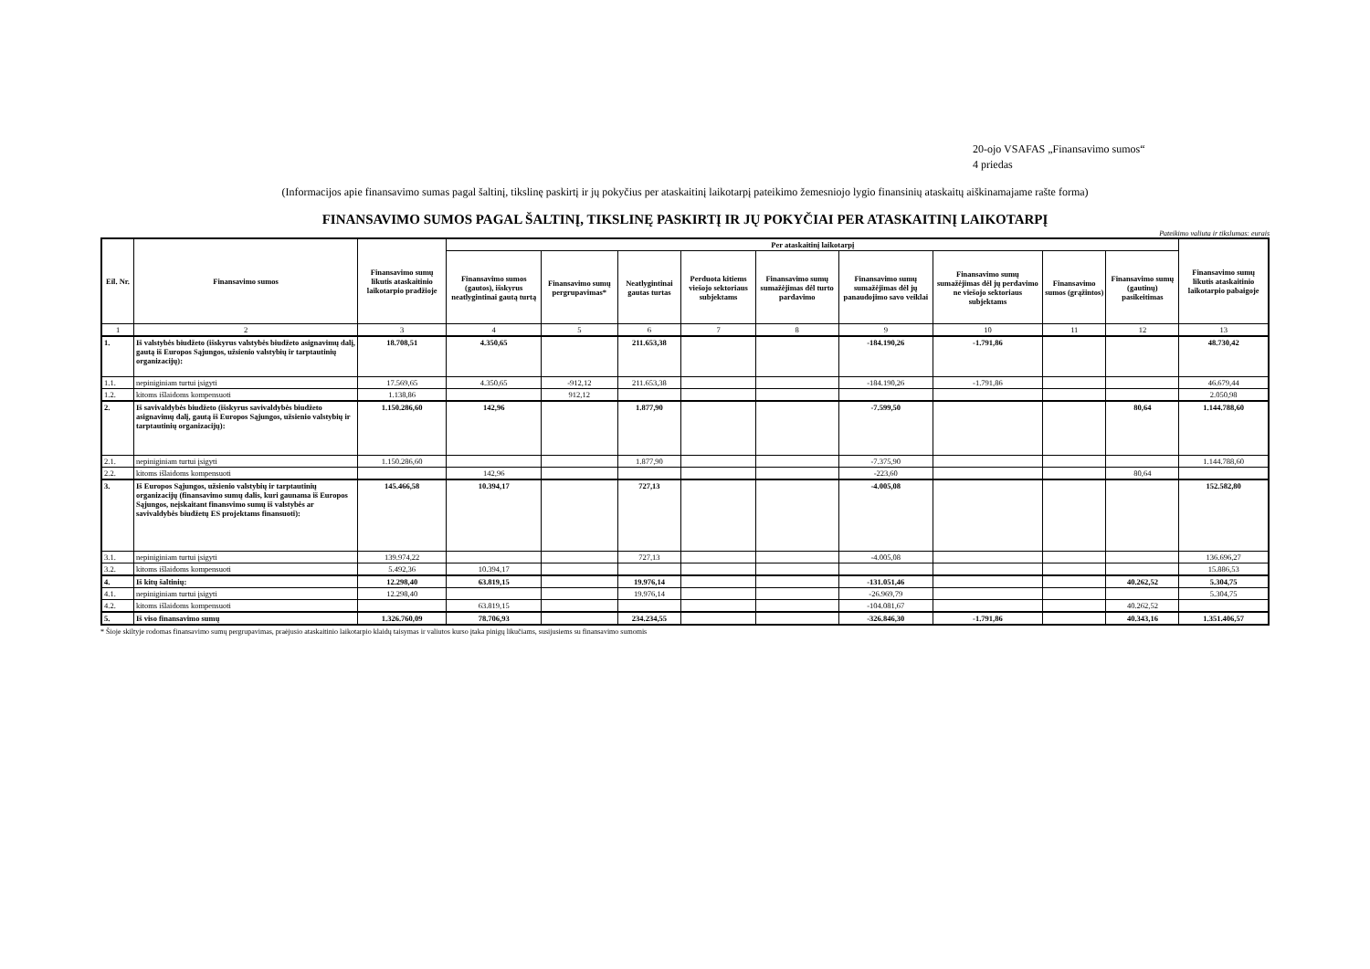20-ojo VSAFAS „Finansavimo sumos“
4 priedas
(Informacijos apie finansavimo sumas pagal šaltinį, tikslinę paskirtį ir jų pokyčius per ataskaitinį laikotarpį pateikimo žemesniojo lygio finansinių ataskaitų aiškinamajame rašte forma)
FINANSAVIMO SUMOS PAGAL ŠALTINĮ, TIKSLINĘ PASKIRTĮ IR JŲ POKYČIAI PER ATASKAITINĮ LAIKOTARPĮ
Pateikimo valiuta ir tikslumas: eurais
| Eil. Nr. | Finansavimo sumos | Finansavimo sumų likutis ataskaitinio laikotarpio pradžioje | Per ataskaitinį laikotarpį | | | | | | | | | Finansavimo sumų likutis ataskaitinio laikotarpio pabaigoje |
| --- | --- | --- | --- | --- | --- | --- | --- | --- | --- | --- | --- | --- |
| | | | Finansavimo sumos (gautos), išskyrus neatlygintinai gautą turtą | Finansavimo sumų pergrupavimas* | Neatlygintinai gautas turtas | Perduota kitiems viešojo sektoriaus subjektams | Finansavimo sumų sumažėjimas dėl turto pardavimo | Finansavimo sumų sumažėjimas dėl jų panaudojimo savo veiklai | Finansavimo sumų sumažėjimas dėl jų perdavimo ne viešojo sektoriaus subjektams | Finansavimo sumos (grąžintos) | Finansavimo sumų (gautinų) pasikeitimas | |
| 1 | 2 | 3 | 4 | 5 | 6 | 7 | 8 | 9 | 10 | 11 | 12 | 13 |
| 1. | Iš valstybės biudžeto (išskyrus valstybės biudžeto asignavimų dalį, gautą iš Europos Sąjungos, užsienio valstybių ir tarptautinių organizacijų): | 18.708,51 | 4.350,65 | | 211.653,38 | | | -184.190,26 | -1.791,86 | | | 48.730,42 |
| 1.1. | nepiniginiam turtui įsigyti | 17.569,65 | 4.350,65 | -912,12 | 211.653,38 | | | -184.190,26 | -1.791,86 | | | 46.679,44 |
| 1.2. | kitoms išlaidoms kompensuoti | 1.138,86 | | 912,12 | | | | | | | | 2.050,98 |
| 2. | Iš savivaldybės biudžeto (išskyrus savivaldybės biudžeto asignavimų dalį, gautą iš Europos Sąjungos, užsienio valstybių ir tarptautinių organizacijų): | 1.150.286,60 | 142,96 | | 1.877,90 | | | -7.599,50 | | | 80,64 | 1.144.788,60 |
| 2.1. | nepiniginiam turtui įsigyti | 1.150.286,60 | | | 1.877,90 | | | -7.375,90 | | | | 1.144.788,60 |
| 2.2. | kitoms išlaidoms kompensuoti | | 142,96 | | | | | -223,60 | | | 80,64 | |
| 3. | Iš Europos Sąjungos, užsienio valstybių ir tarptautinių organizacijų (finansavimo sumų dalis, kuri gaunama iš Europos Sąjungos, neįskaitant finansvimo sumų iš valstybės ar savivaldybės biudžetų ES projektams finansuoti): | 145.466,58 | 10.394,17 | | 727,13 | | | -4.005,08 | | | | 152.582,80 |
| 3.1. | nepiniginiam turtui įsigyti | 139.974,22 | | | 727,13 | | | -4.005,08 | | | | 136.696,27 |
| 3.2. | kitoms išlaidoms kompensuoti | 5.492,36 | 10.394,17 | | | | | | | | | 15.886,53 |
| 4. | Iš kitų šaltinių: | 12.298,40 | 63.819,15 | | 19.976,14 | | | -131.051,46 | | | 40.262,52 | 5.304,75 |
| 4.1. | nepiniginiam turtui įsigyti | 12.298,40 | | | 19.976,14 | | | -26.969,79 | | | | 5.304,75 |
| 4.2. | kitoms išlaidoms kompensuoti | | 63.819,15 | | | | | -104.081,67 | | | 40.262,52 | |
| 5. | Iš viso finansavimo sumų | 1.326.760,09 | 78.706,93 | | 234.234,55 | | | -326.846,30 | -1.791,86 | | 40.343,16 | 1.351.406,57 |
* Šioje skiltyje rodomas finansavimo sumų pergrupavimas, praėjusio ataskaitinio laikotarpio klaidų taisymas ir valiutos kurso įtaka pinigų likučiams, susijusiems su finansavimo sumomis